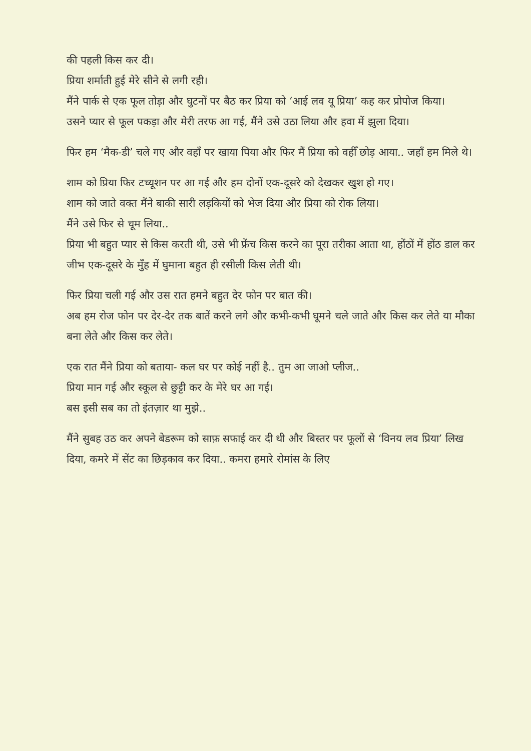की पहली किस कर दी।
प्रिया शर्माती हुई मेरे सीने से लगी रही।
मैंने पार्क से एक फूल तोड़ा और घुटनों पर बैठ कर प्रिया को ‘आई लव यू प्रिया’ कह कर प्रोपोज किया।
उसने प्यार से फूल पकड़ा और मेरी तरफ आ गई, मैंने उसे उठा लिया और हवा में झुला दिया।
फिर हम ‘मैक-डी’ चले गए और वहाँ पर खाया पिया और फिर मैं प्रिया को वहीँ छोड़ आया.. जहाँ हम मिले थे।
शाम को प्रिया फिर टच्यूशन पर आ गई और हम दोनों एक-दूसरे को देखकर खुश हो गए।
शाम को जाते वक्त मैंने बाकी सारी लड़कियों को भेज दिया और प्रिया को रोक लिया।
मैंने उसे फिर से चूम लिया..
प्रिया भी बहुत प्यार से किस करती थी, उसे भी फ्रेंच किस करने का पूरा तरीका आता था, होंठों में होंठ डाल कर जीभ एक-दूसरे के मुँह में घुमाना बहुत ही रसीली किस लेती थी।
फिर प्रिया चली गई और उस रात हमने बहुत देर फोन पर बात की।
अब हम रोज फोन पर देर-देर तक बातें करने लगे और कभी-कभी घूमने चले जाते और किस कर लेते या मौका बना लेते और किस कर लेते।
एक रात मैंने प्रिया को बताया- कल घर पर कोई नहीं है.. तुम आ जाओ प्लीज..
प्रिया मान गई और स्कूल से छुट्टी कर के मेरे घर आ गई।
बस इसी सब का तो इंतज़ार था मुझे..
मैंने सुबह उठ कर अपने बेडरूम को साफ़ सफाई कर दी थी और बिस्तर पर फूलों से ‘विनय लव प्रिया’ लिख दिया, कमरे में सेंट का छिड़काव कर दिया.. कमरा हमारे रोमांस के लिए